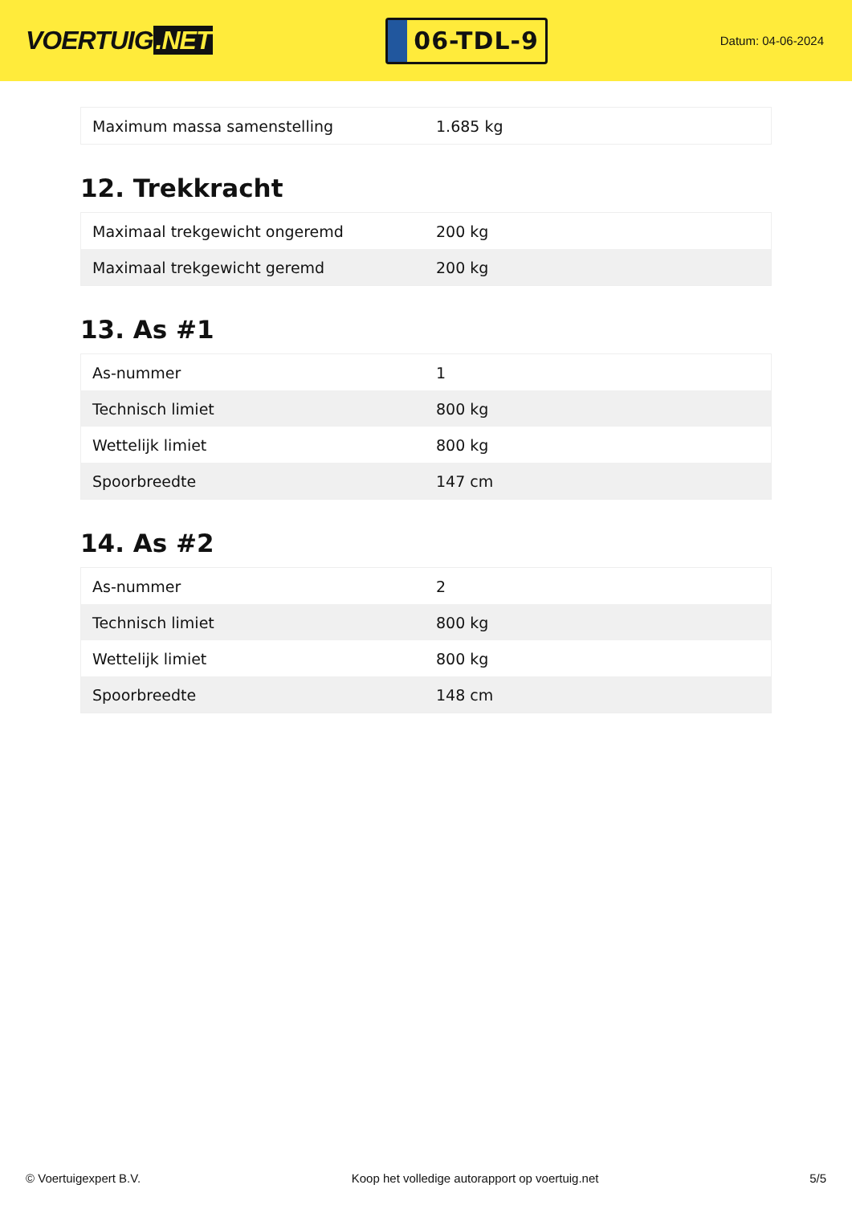VOERTUIG.NET
06-TDL-9
Datum: 04-06-2024
| Maximum massa samenstelling | 1.685 kg |
12. Trekkracht
| Maximaal trekgewicht ongeremd | 200 kg |
| Maximaal trekgewicht geremd | 200 kg |
13. As #1
| As-nummer | 1 |
| Technisch limiet | 800 kg |
| Wettelijk limiet | 800 kg |
| Spoorbreedte | 147 cm |
14. As #2
| As-nummer | 2 |
| Technisch limiet | 800 kg |
| Wettelijk limiet | 800 kg |
| Spoorbreedte | 148 cm |
© Voertuigexpert B.V. Koop het volledige autorapport op voertuig.net 5/5